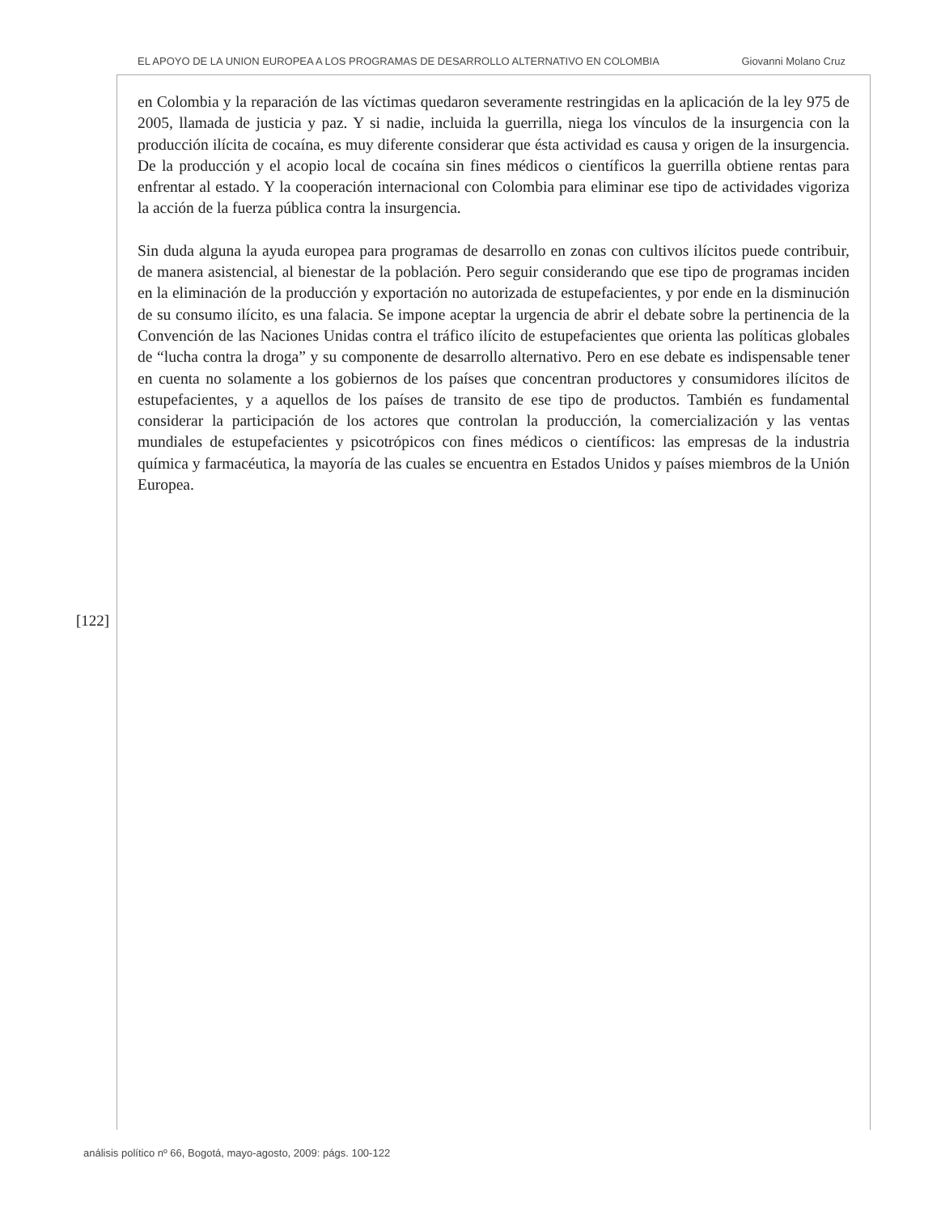EL APOYO DE LA UNION EUROPEA A LOS PROGRAMAS DE DESARROLLO ALTERNATIVO EN COLOMBIA Giovanni Molano Cruz
en Colombia y la reparación de las víctimas quedaron severamente restringidas en la aplicación de la ley 975 de 2005, llamada de justicia y paz. Y si nadie, incluida la guerrilla, niega los vínculos de la insurgencia con la producción ilícita de cocaína, es muy diferente considerar que ésta actividad es causa y origen de la insurgencia. De la producción y el acopio local de cocaína sin fines médicos o científicos la guerrilla obtiene rentas para enfrentar al estado. Y la cooperación internacional con Colombia para eliminar ese tipo de actividades vigoriza la acción de la fuerza pública contra la insurgencia.
Sin duda alguna la ayuda europea para programas de desarrollo en zonas con cultivos ilícitos puede contribuir, de manera asistencial, al bienestar de la población. Pero seguir considerando que ese tipo de programas inciden en la eliminación de la producción y exportación no autorizada de estupefacientes, y por ende en la disminución de su consumo ilícito, es una falacia. Se impone aceptar la urgencia de abrir el debate sobre la pertinencia de la Convención de las Naciones Unidas contra el tráfico ilícito de estupefacientes que orienta las políticas globales de “lucha contra la droga” y su componente de desarrollo alternativo. Pero en ese debate es indispensable tener en cuenta no solamente a los gobiernos de los países que concentran productores y consumidores ilícitos de estupefacientes, y a aquellos de los países de transito de ese tipo de productos. También es fundamental considerar la participación de los actores que controlan la producción, la comercialización y las ventas mundiales de estupefacientes y psicotrópicos con fines médicos o científicos: las empresas de la industria química y farmacéutica, la mayoría de las cuales se encuentra en Estados Unidos y países miembros de la Unión Europea.
[122]
análisis político nº 66, Bogotá, mayo-agosto, 2009: págs. 100-122